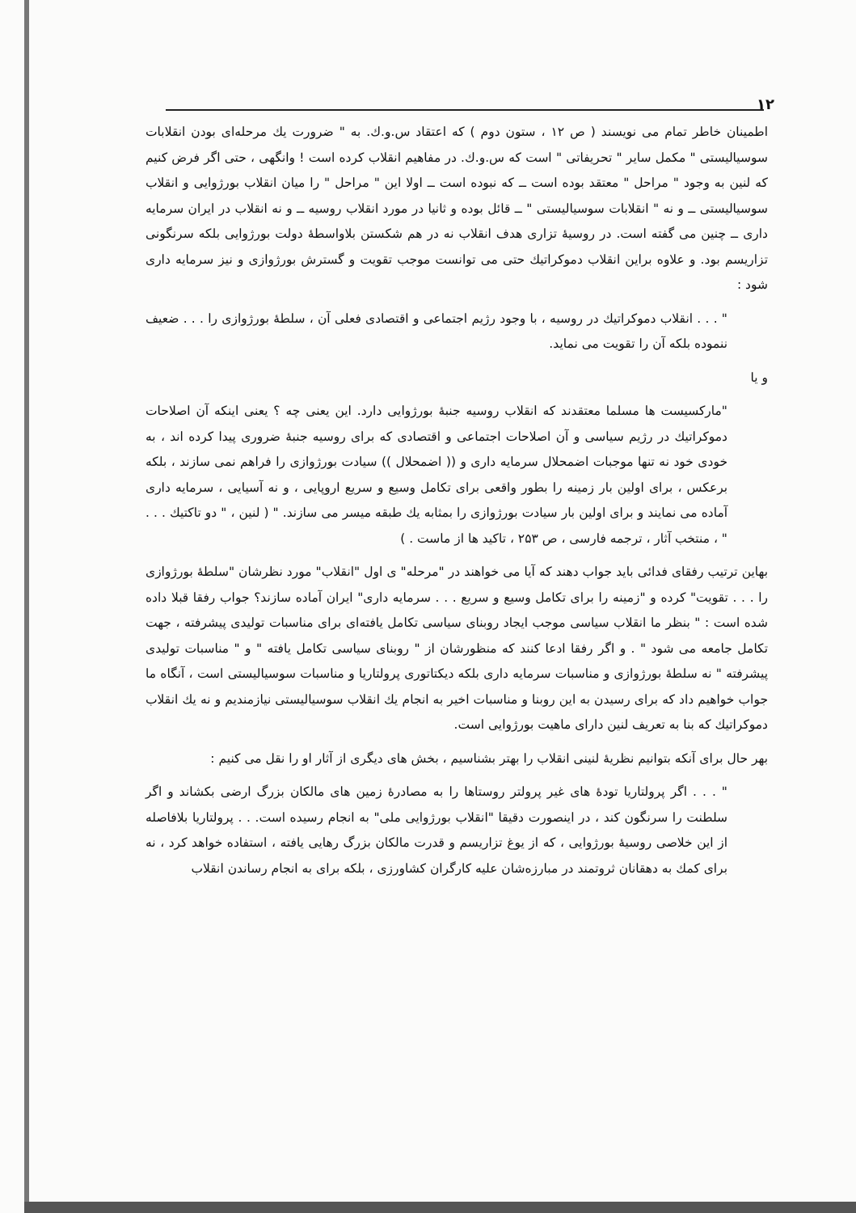۱۲
اطمینان خاطر تمام می نویسند ( ص ۱۲ ، ستون دوم ) که اعتقاد س.و.ك. به " ضرورت يك مرحله‌ای بودن انقلابات سوسیالیستی " مکمل سایر " تحریفاتی " است که س.و.ك. در مفاهیم انقلاب کرده است ! وانگهی ، حتی اگر فرض کنیم که لنین به وجود " مراحل " معتقد بوده است ــ که نبوده است ــ اولا این " مراحل " را میان انقلاب بورژوایی و انقلاب سوسیالیستی ــ و نه " انقلابات سوسیالیستی " ــ قائل بوده و ثانیا در مورد انقلاب روسیه ــ و نه انقلاب در ایران سرمایه داری ــ چنین می گفته است. در روسیهٔ تزاری هدف انقلاب نه در هم شکستن بلاواسطهٔ دولت بورژوایی بلکه سرنگونی تزاریسم بود. و علاوه براین انقلاب دموکراتیك حتی می توانست موجب تقویت و گسترش بورژوازی و نیز سرمایه داری شود :
" . . . انقلاب دموکراتیك در روسیه ، با وجود رژیم اجتماعی و اقتصادی فعلی آن ، سلطهٔ بورژوازی را . . . ضعیف ننموده بلکه آن را تقویت می نماید.
و یا
"مارکسیست ها مسلما معتقدند که انقلاب روسیه جنبهٔ بورژوایی دارد. این یعنی چه ؟ یعنی اینکه آن اصلاحات دموکراتیك در رژیم سیاسی و آن اصلاحات اجتماعی و اقتصادی که برای روسیه جنبهٔ ضروری پیدا کرده اند ، به خودی خود نه تنها موجبات اضمحلال سرمایه داری و (( اضمحلال )) سیادت بورژوازی را فراهم نمی سازند ، بلکه برعکس ، برای اولین بار زمینه را بطور واقعی برای تکامل وسیع و سریع اروپایی ، و نه آسیایی ، سرمایه داری آماده می نمایند و برای اولین بار سیادت بورژوازی را بمثابه يك طبقه میسر می سازند. " ( لنین ، " دو تاکتیك . . . " ، منتخب آثار ، ترجمه فارسی ، ص ۲۵۳ ، تاکید ها از ماست . )
بهاین ترتیب رفقای فدائی باید جواب دهند که آیا می خواهند در "مرحله" ی اول "انقلاب" مورد نظرشان "سلطهٔ بورژوازی را . . . تقویت" کرده و "زمینه را برای تکامل وسیع و سریع . . . سرمایه داری" ایران آماده سازند؟ جواب رفقا قبلا داده شده است : " بنظر ما انقلاب سیاسی موجب ایجاد روبنای سیاسی تکامل یافته‌ای برای مناسبات تولیدی پیشرفته ، جهت تکامل جامعه می شود " . و اگر رفقا ادعا کنند که منظورشان از " روبنای سیاسی تکامل یافته " و " مناسبات تولیدی پیشرفته " نه سلطهٔ بورژوازی و مناسبات سرمایه داری بلکه دیکتاتوری پرولتاریا و مناسبات سوسیالیستی است ، آنگاه ما جواب خواهیم داد که برای رسیدن به این روبنا و مناسبات اخیر به انجام يك انقلاب سوسیالیستی نیازمندیم و نه يك انقلاب دموکراتیك که بنا به تعریف لنین دارای ماهیت بورژوایی است.
بهر حال برای آنکه بتوانیم نظریهٔ لنینی انقلاب را بهتر بشناسیم ، بخش های دیگری از آثار او را نقل می کنیم :
" . . . اگر پرولتاریا تودهٔ های غیر پرولتر روستاها را به مصادرهٔ زمین های مالکان بزرگ ارضی بکشاند و اگر سلطنت را سرنگون کند ، در اینصورت دقیقا "انقلاب بورژوایی ملی" به انجام رسیده است. . . پرولتاریا بلافاصله از این خلاصی روسیهٔ بورژوایی ، که از یوغ تزاریسم و قدرت مالکان بزرگ رهایی یافته ، استفاده خواهد کرد ، نه برای کمك به دهقانان ثروتمند در مبارزه‌شان علیه کارگران کشاورزی ، بلکه برای به انجام رساندن انقلاب